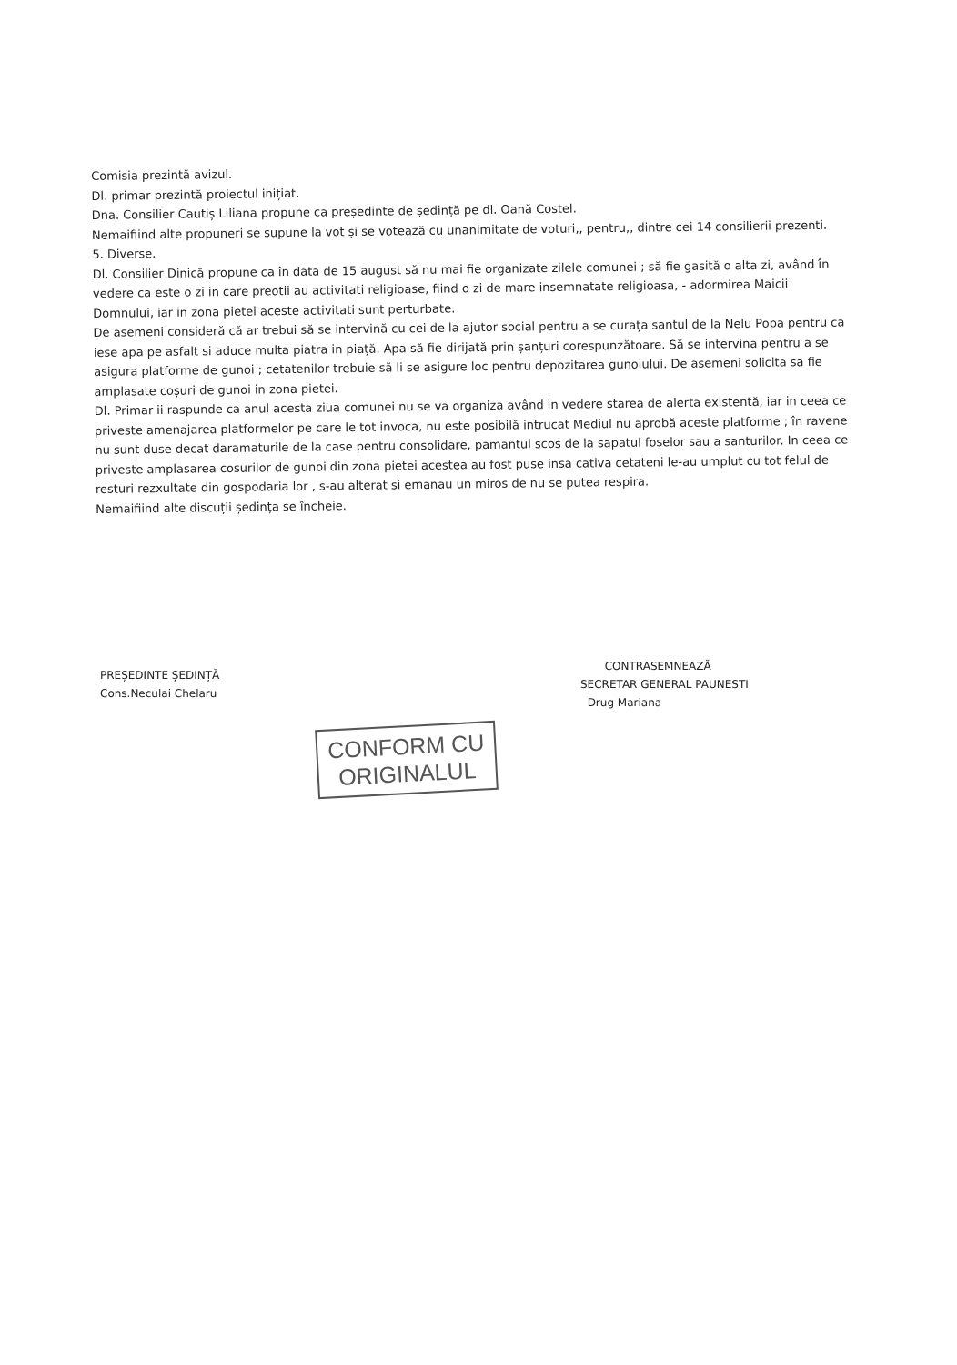Comisia prezintă avizul.
Dl. primar prezintă proiectul inițiat.
Dna. Consilier Cautiș Liliana propune ca președinte de ședință pe dl. Oană Costel.
Nemaifiind alte propuneri se supune la vot și se votează cu unanimitate de voturi,, pentru,, dintre cei 14 consilierii prezenti.
5. Diverse.
Dl. Consilier Dinică propune ca în data de 15 august să nu mai fie organizate zilele comunei ; să fie gasită o alta zi, având în vedere ca este o zi in care preotii au activitati religioase, fiind o zi de mare insemnatate religioasa, - adormirea Maicii Domnului, iar in zona pietei aceste activitati sunt perturbate.
De asemeni consideră că ar trebui să se intervină cu cei de la ajutor social pentru a se curața santul de la Nelu Popa pentru ca iese apa pe asfalt si aduce multa piatra in piață. Apa să fie dirijată prin șanțuri corespunzătoare. Să se intervina pentru a se asigura platforme de gunoi ; cetatenilor trebuie să li se asigure loc pentru depozitarea gunoiului. De asemeni solicita sa fie amplasate coșuri de gunoi in zona pietei.
Dl. Primar ii raspunde ca anul acesta ziua comunei nu se va organiza având in vedere starea de alerta existentă, iar in ceea ce priveste amenajarea platformelor pe care le tot invoca, nu este posibilă intrucat Mediul nu aprobă aceste platforme ; în ravene nu sunt duse decat daramaturile de la case pentru consolidare, pamantul scos de la sapatul foselor sau a santurilor. In ceea ce priveste amplasarea cosurilor de gunoi din zona pietei acestea au fost puse insa cativa cetateni le-au umplut cu tot felul de resturi rezxultate din gospodaria lor , s-au alterat si emanau un miros de nu se putea respira.
Nemaifiind alte discuții ședința se încheie.
PREȘEDINTE ȘEDINȚĂ
Cons.Neculai Chelaru
CONTRASEMNEAZĂ
SECRETAR GENERAL PAUNESTI
Drug Mariana
CONFORM CU
ORIGINALUL